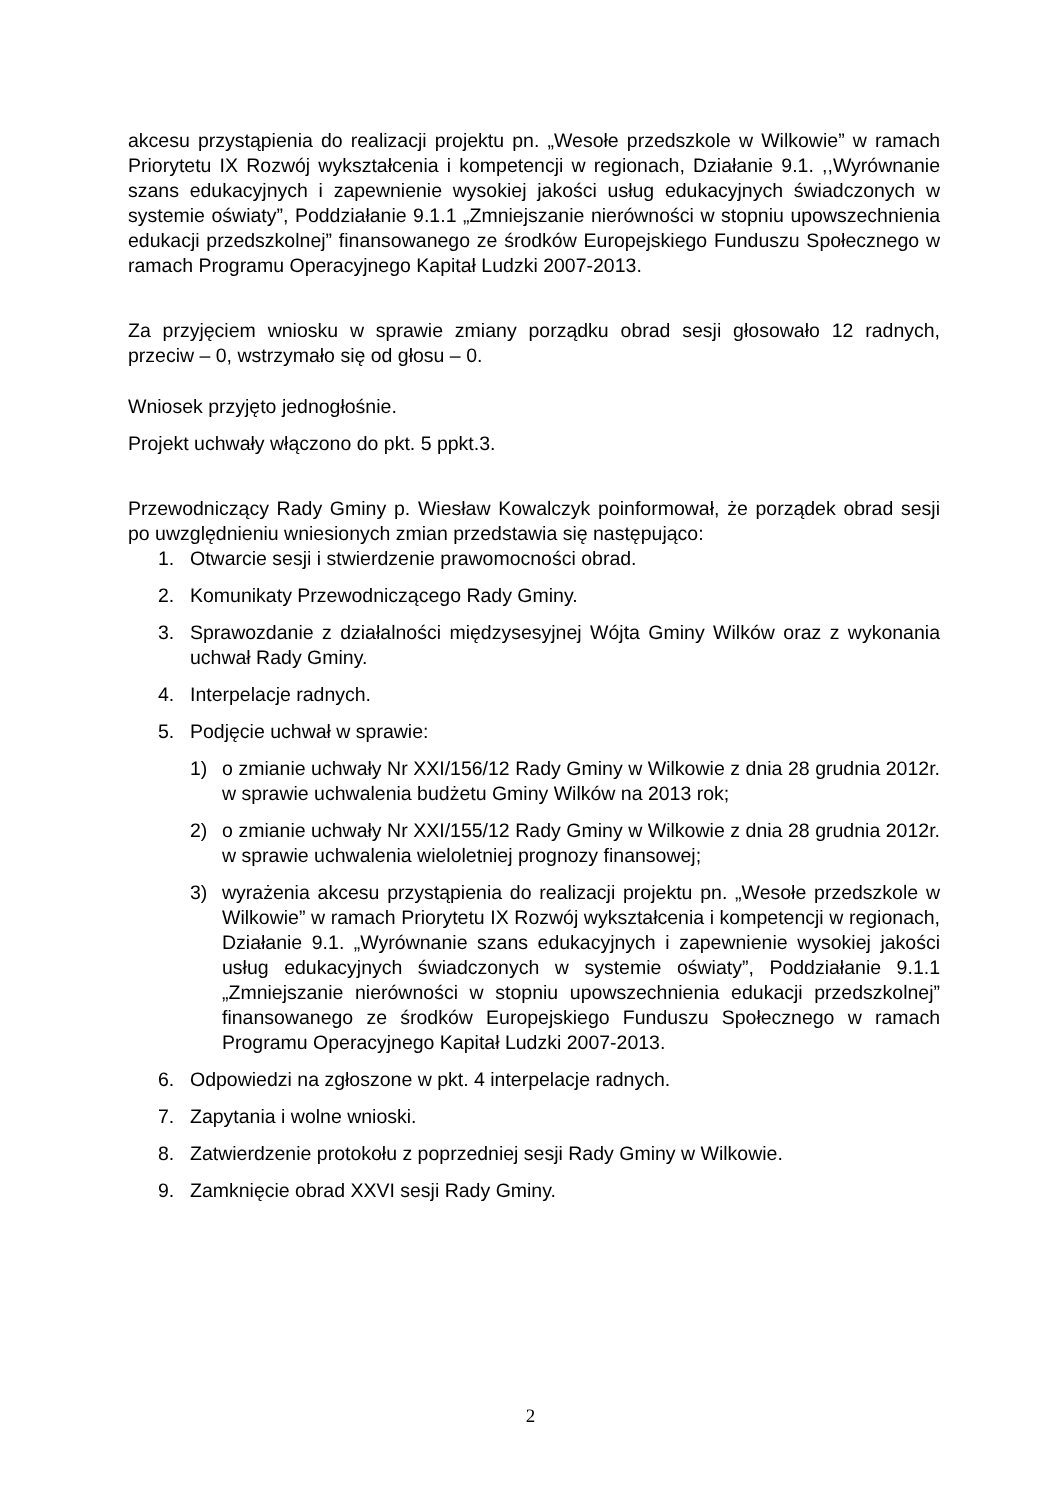akcesu przystąpienia do realizacji projektu pn. „Wesołe przedszkole w Wilkowie” w ramach Priorytetu IX Rozwój wykształcenia i kompetencji w regionach, Działanie 9.1. ,,Wyrównanie szans edukacyjnych i zapewnienie wysokiej jakości usług edukacyjnych świadczonych w systemie oświaty”, Poddziałanie 9.1.1 „Zmniejszanie nierówności w stopniu upowszechnienia edukacji przedszkolnej” finansowanego ze środków Europejskiego Funduszu Społecznego w ramach Programu Operacyjnego Kapitał Ludzki 2007-2013.
Za przyjęciem wniosku w sprawie zmiany porządku obrad sesji głosowało 12 radnych, przeciw – 0, wstrzymało się od głosu – 0.
Wniosek przyjęto jednogłośnie.
Projekt uchwały włączono do pkt. 5 ppkt.3.
Przewodniczący Rady Gminy p. Wiesław Kowalczyk poinformował, że porządek obrad sesji po uwzględnieniu wniesionych zmian przedstawia się następująco:
1. Otwarcie sesji i stwierdzenie prawomocności obrad.
2. Komunikaty Przewodniczącego Rady Gminy.
3. Sprawozdanie z działalności międzysesyjnej Wójta Gminy Wilków oraz z wykonania uchwał Rady Gminy.
4. Interpelacje radnych.
5. Podjęcie uchwał w sprawie:
1) o zmianie uchwały Nr XXI/156/12 Rady Gminy w Wilkowie z dnia 28 grudnia 2012r. w sprawie uchwalenia budżetu Gminy Wilków na 2013 rok;
2) o zmianie uchwały Nr XXI/155/12 Rady Gminy w Wilkowie z dnia 28 grudnia 2012r. w sprawie uchwalenia wieloletniej prognozy finansowej;
3) wyrażenia akcesu przystąpienia do realizacji projektu pn. „Wesołe przedszkole w Wilkowie” w ramach Priorytetu IX Rozwój wykształcenia i kompetencji w regionach, Działanie 9.1. „Wyrównanie szans edukacyjnych i zapewnienie wysokiej jakości usług edukacyjnych świadczonych w systemie oświaty”, Poddziałanie 9.1.1 „Zmniejszanie nierówności w stopniu upowszechnienia edukacji przedszkolnej” finansowanego ze środków Europejskiego Funduszu Społecznego w ramach Programu Operacyjnego Kapitał Ludzki 2007-2013.
6. Odpowiedzi na zgłoszone w pkt. 4 interpelacje radnych.
7. Zapytania i wolne wnioski.
8. Zatwierdzenie protokołu z poprzedniej sesji Rady Gminy w Wilkowie.
9. Zamknięcie obrad XXVI sesji Rady Gminy.
2